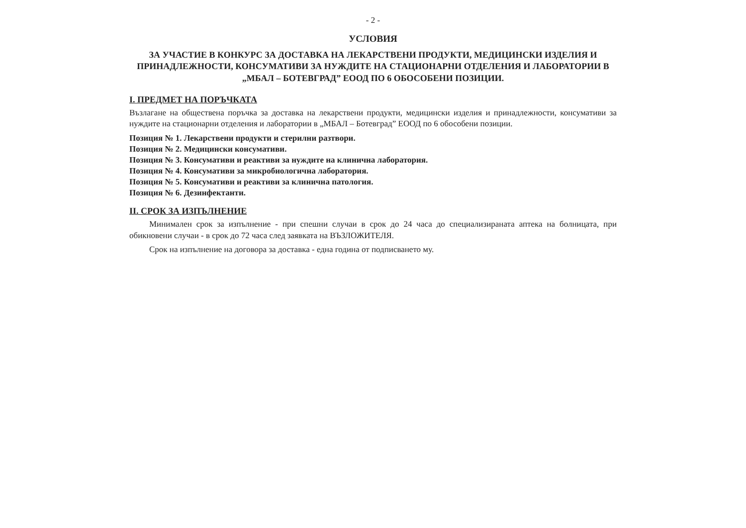- 2 -
УСЛОВИЯ
ЗА УЧАСТИЕ В КОНКУРС ЗА ДОСТАВКА НА ЛЕКАРСТВЕНИ ПРОДУКТИ, МЕДИЦИНСКИ ИЗДЕЛИЯ И ПРИНАДЛЕЖНОСТИ, КОНСУМАТИВИ ЗА НУЖДИТЕ НА СТАЦИОНАРНИ ОТДЕЛЕНИЯ И ЛАБОРАТОРИИ В „МБАЛ – БОТЕВГРАД” ЕООД ПО 6 ОБОСОБЕНИ ПОЗИЦИИ.
I. ПРЕДМЕТ НА ПОРЪЧКАТА
Възлагане на обществена поръчка за доставка на лекарствени продукти, медицински изделия и принадлежности, консумативи за нуждите на стационарни отделения и лаборатории в „МБАЛ – Ботевград” ЕООД по 6 обособени позиции.
Позиция № 1. Лекарствени продукти и стерилни разтвори.
Позиция № 2. Медицински консумативи.
Позиция № 3. Консумативи и реактиви за нуждите на клинична лаборатория.
Позиция № 4. Консумативи за микробиологична лаборатория.
Позиция № 5. Консумативи и реактиви за клинична патология.
Позиция № 6. Дезинфектанти.
II. СРОК ЗА ИЗПЪЛНЕНИЕ
Минимален срок за изпълнение - при спешни случаи в срок до 24 часа до специализираната аптека на болницата, при обикновени случаи - в срок до 72 часа след заявката на ВЪЗЛОЖИТЕЛЯ.
Срок на изпълнение на договора за доставка - една година от подписването му.